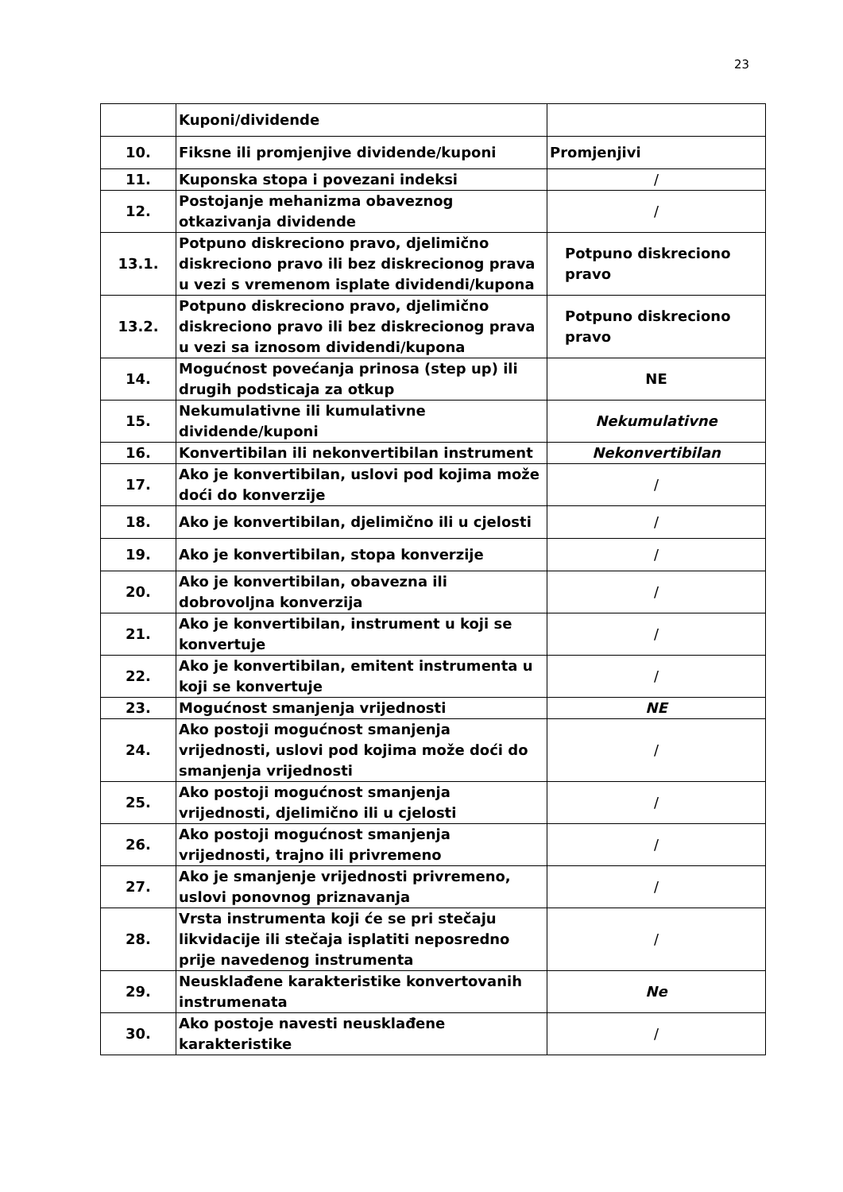23
| | Kuponi/dividende | |
| 10. | Fiksne ili promjenjive dividende/kuponi | Promjenjivi |
| 11. | Kuponska stopa i povezani indeksi | / |
| 12. | Postojanje mehanizma obaveznog otkazivanja dividende | / |
| 13.1. | Potpuno diskreciono pravo, djelimično diskreciono pravo ili bez diskrecionog prava u vezi s vremenom isplate dividendi/kupona | Potpuno diskreciono pravo |
| 13.2. | Potpuno diskreciono pravo, djelimično diskreciono pravo ili bez diskrecionog prava u vezi sa iznosom dividendi/kupona | Potpuno diskreciono pravo |
| 14. | Mogućnost povećanja prinosa (step up) ili drugih podsticaja za otkup | NE |
| 15. | Nekumulativne ili kumulativne dividende/kuponi | Nekumulativne |
| 16. | Konvertibilan ili nekonvertibilan instrument | Nekonvertibilan |
| 17. | Ako je konvertibilan, uslovi pod kojima može doći do konverzije | / |
| 18. | Ako je konvertibilan, djelimično ili u cjelosti | / |
| 19. | Ako je konvertibilan, stopa konverzije | / |
| 20. | Ako je konvertibilan, obavezna ili dobrovoljna konverzija | / |
| 21. | Ako je konvertibilan, instrument u koji se konvertuje | / |
| 22. | Ako je konvertibilan, emitent instrumenta u koji se konvertuje | / |
| 23. | Mogućnost smanjenja vrijednosti | NE |
| 24. | Ako postoji mogućnost smanjenja vrijednosti, uslovi pod kojima može doći do smanjenja vrijednosti | / |
| 25. | Ako postoji mogućnost smanjenja vrijednosti, djelimično ili u cjelosti | / |
| 26. | Ako postoji mogućnost smanjenja vrijednosti, trajno ili privremeno | / |
| 27. | Ako je smanjenje vrijednosti privremeno, uslovi ponovnog priznavanja | / |
| 28. | Vrsta instrumenta koji će se pri stečaju likvidacije ili stečaja isplatiti neposredno prije navedenog instrumenta | / |
| 29. | Neusklađene karakteristike konvertovanih instrumenata | Ne |
| 30. | Ako postoje navesti neusklađene karakteristike | / |